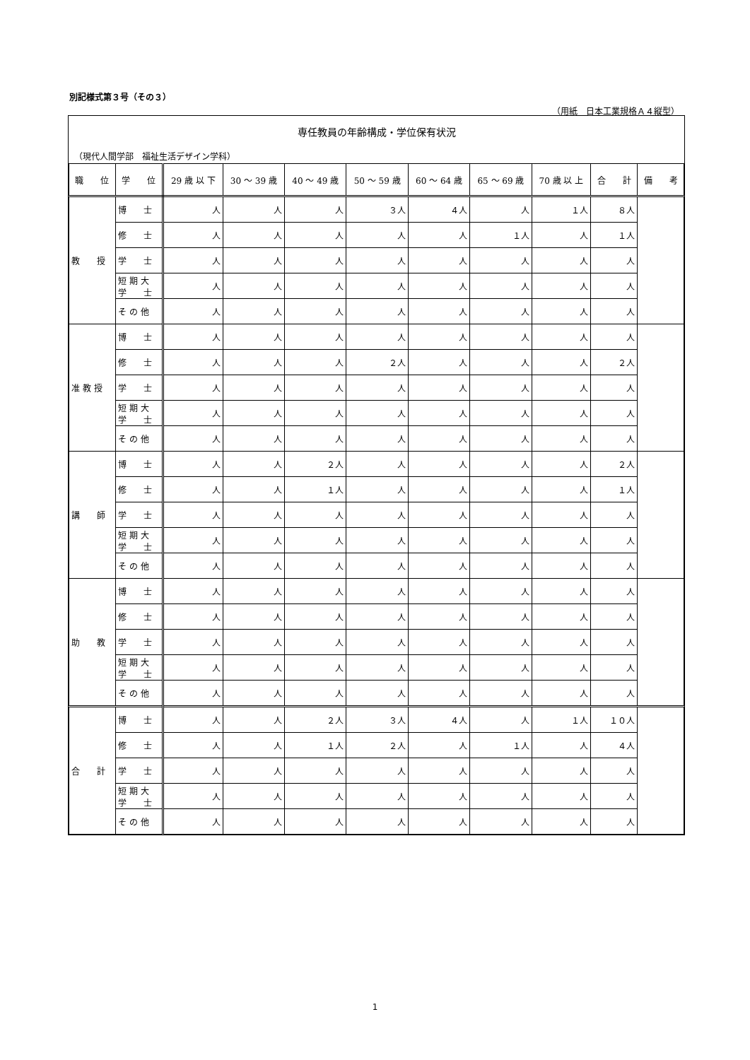別記様式第３号（その３）
（用紙　日本工業規格Ａ４縦型）
専任教員の年齢構成・学位保有状況
（現代人間学部　福祉生活デザイン学科）
| 職 位 | 学 位 | 29 歳 以 下 | 30 ～ 39 歳 | 40 ～ 49 歳 | 50 ～ 59 歳 | 60 ～ 64 歳 | 65 ～ 69 歳 | 70 歳 以 上 | 合 計 | 備 考 |
| --- | --- | --- | --- | --- | --- | --- | --- | --- | --- | --- |
| 教 授 | 博 士 | 人 | 人 | 人 | ３人 | ４人 | 人 | １人 | ８人 | |
| | 修 士 | 人 | 人 | 人 | 人 | 人 | １人 | 人 | １人 | |
| | 学 士 | 人 | 人 | 人 | 人 | 人 | 人 | 人 | 人 | |
| | 短 期 大 学 士 | 人 | 人 | 人 | 人 | 人 | 人 | 人 | 人 | |
| | そ の 他 | 人 | 人 | 人 | 人 | 人 | 人 | 人 | 人 | |
| 准 教 授 | 博 士 | 人 | 人 | 人 | 人 | 人 | 人 | 人 | 人 | |
| | 修 士 | 人 | 人 | 人 | ２人 | 人 | 人 | 人 | ２人 | |
| | 学 士 | 人 | 人 | 人 | 人 | 人 | 人 | 人 | 人 | |
| | 短 期 大 学 士 | 人 | 人 | 人 | 人 | 人 | 人 | 人 | 人 | |
| | そ の 他 | 人 | 人 | 人 | 人 | 人 | 人 | 人 | 人 | |
| 講 師 | 博 士 | 人 | 人 | ２人 | 人 | 人 | 人 | 人 | ２人 | |
| | 修 士 | 人 | 人 | １人 | 人 | 人 | 人 | 人 | １人 | |
| | 学 士 | 人 | 人 | 人 | 人 | 人 | 人 | 人 | 人 | |
| | 短 期 大 学 士 | 人 | 人 | 人 | 人 | 人 | 人 | 人 | 人 | |
| | そ の 他 | 人 | 人 | 人 | 人 | 人 | 人 | 人 | 人 | |
| 助 教 | 博 士 | 人 | 人 | 人 | 人 | 人 | 人 | 人 | 人 | |
| | 修 士 | 人 | 人 | 人 | 人 | 人 | 人 | 人 | 人 | |
| | 学 士 | 人 | 人 | 人 | 人 | 人 | 人 | 人 | 人 | |
| | 短 期 大 学 士 | 人 | 人 | 人 | 人 | 人 | 人 | 人 | 人 | |
| | そ の 他 | 人 | 人 | 人 | 人 | 人 | 人 | 人 | 人 | |
| 合 計 | 博 士 | 人 | 人 | ２人 | ３人 | ４人 | 人 | １人 | １０人 | |
| | 修 士 | 人 | 人 | １人 | ２人 | 人 | １人 | 人 | ４人 | |
| | 学 士 | 人 | 人 | 人 | 人 | 人 | 人 | 人 | 人 | |
| | 短 期 大 学 士 | 人 | 人 | 人 | 人 | 人 | 人 | 人 | 人 | |
| | そ の 他 | 人 | 人 | 人 | 人 | 人 | 人 | 人 | 人 | |
1